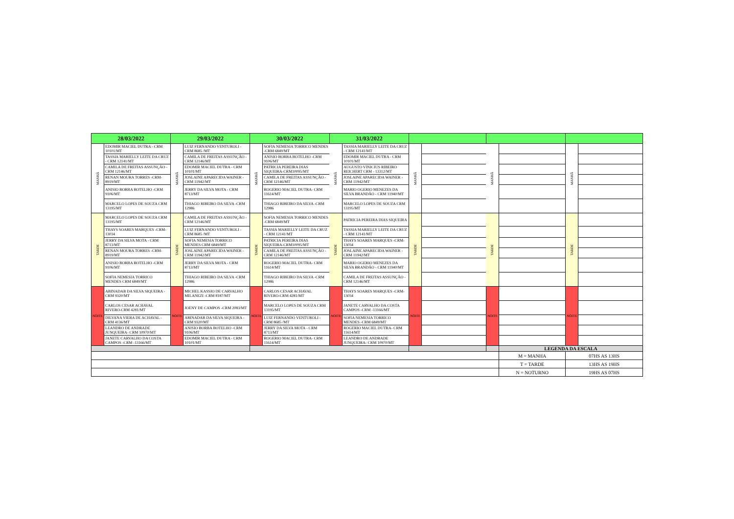| 28/03/2022 | | 29/03/2022 | | 30/03/2022 | | 31/03/2022 | | | | | | | |
| --- | --- | --- | --- | --- | --- | --- | --- | --- | --- | --- | --- | --- | --- |
| MANHÃ | EDOMIR MACIEL DUTRA - CRM 10101/MT | MANHÃ | LUIZ FERNANDO VENTUROLI - CRM 8685 /MT | MANHÃ | SOFIA NEMESIA TORRICO MENDES -CRM 6849/MT | MANHÃ | TASSIA MARIELLY LEITE DA CRUZ - CRM 12141/MT | MANHÃ | | MANHÃ | | MANHÃ | |
| | TASSIA MARIELLY LEITE DA CRUZ - CRM 12141/MT | | CAMILA DE FREITAS ASSUNÇÃO - CRM 12146/MT | | ANISIO BORBA BOTELHO -CRM 9106/MT | | EDOMIR MACIEL DUTRA - CRM 10101/MT | | | | | | |
| | CAMILA DE FREITAS ASSUNÇÃO - CRM 12146/MT | | EDOMIR MACIEL DUTRA - CRM 10101/MT | | PATRICIA PEREIRA DIAS SIQUEIRA-CRM10095/MT | | AUGUSTO VINICIUS RIBEIRO REICHERT CRM - 13312/MT | | | | | | |
| | RENAN MOURA TORRES -CRM-8919/MT | | JOSLAINE APARECIDA WAINER - CRM 11942/MT | | CAMILA DE FREITAS ASSUNÇÃO - CRM 12146/MT | | JOSLAINE APARECIDA WAINER - CRM 11942/MT | | | | | | |
| | ANISIO BORBA BOTELHO -CRM 9106/MT | | JERRY DA SILVA MOTA - CRM 8713/MT | | ROGERIO MACIEL DUTRA- CRM 11614/MT | | MARIO OGERIO MENEZES DA SILVA BRANDÃO - CRM 11940/MT | | | | | | |
| | MARCELO LOPES DE SOUZA CRM 13195/MT | | THIAGO RIBEIRO DA SILVA -CRM 12986 | | THIAGO RIBEIRO DA SILVA -CRM 12986 | | MARCELO LOPES DE SOUZA CRM 13195/MT | | | | | | |
| TARDE | MARCELO LOPES DE SOUZA CRM 13195/MT | TARDE | CAMILA DE FREITAS ASSUNÇÃO - CRM 12146/MT | TARDE | SOFIA NEMESIA TORRICO MENDES -CRM 6849/MT | TARDE | PATRICIA PEREIRA DIAS SIQUEIRA | TARDE | | TARDE | | TARDE | |
| | THAYS SOARES MARQUES -CRM-13034 | | LUIZ FERNANDO VENTUROLI - CRM 8685 /MT | | TASSIA MARIELLY LEITE DA CRUZ - CRM 12141/MT | | TASSIA MARIELLY LEITE DA CRUZ - CRM 12141/MT | | | | | | |
| | JERRY DA SILVA MOTA - CRM 8713/MT | | SOFIA NEMESIA TORRICO MENDES CRM 6849/MT | | PATRICIA PEREIRA DIAS SIQUEIRA-CRM10095/MT | | THAYS SOARES MARQUES -CRM-13034 | | | | | | |
| | RENAN MOURA TORRES -CRM-8919/MT | | JOSLAINE APARECIDA WAINER - CRM 11942/MT | | CAMILA DE FREITAS ASSUNÇÃO - CRM 12146/MT | | JOSLAINE APARECIDA WAINER - CRM 11942/MT | | | | | | |
| | ANISIO BORBA BOTELHO -CRM 9106/MT | | JERRY DA SILVA MOTA - CRM 8713/MT | | ROGERIO MACIEL DUTRA- CRM 11614/MT | | MARIO OGERIO MENEZES DA SILVA BRANDÃO - CRM 11940/MT | | | | | | |
| | SOFIA NEMESIA TORRICO MENDES CRM 6849/MT | | THIAGO RIBEIRO DA SILVA -CRM 12986 | | THIAGO RIBEIRO DA SILVA -CRM 12986 | | CAMILA DE FREITAS ASSUNÇÃO - CRM 12146/MT | | | | | | |
| NOITE | ABINADAB DA SILVA SIQUEIRA - CRM 9320/MT | NOITE | MICHEL KASSIO DE CARVALHO MILANEZI -CRM 8187/MT | NOITE | CARLOS CESAR ACHAVAL RIVERO-CRM 4281/MT | NOITE | THAYS SOARES MARQUES -CRM-13034 | NOITE | | NOITE | | NOITE | |
| | CARLOS CESAR ACHAVAL RIVERO-CRM 4281/MT | | JOENY DE CAMPOS -CRM 2083/MT | | MARCELO LOPES DE SOUZA CRM 13195/MT | | JANETE CARVALHO DA COSTA CAMPOS -CRM -13166/MT | | | | | | |
| | DILVANA VIERA DE ACHAVAL - CRM 4136/MT | | ABINADAB DA SILVA SIQUEIRA - CRM 9320/MT | | LUIZ FERNANDO VENTUROLI - CRM 8685 /MT | | SOFIA NEMESIA TORRICO MENDES -CRM 6849/MT | | | | | | |
| | LEANDRO DE ANDRADE JUNQUEIRA- CRM 10970/MT | | ANISIO BORBA BOTELHO -CRM 9106/MT | | JERRY DA SILVA MOTA - CRM 8713/MT | | ROGERIO MACIEL DUTRA- CRM 11614/MT | | | | | | |
| | JANETE CARVALHO DA COSTA CAMPOS -CRM -13166/MT | | EDOMIR MACIEL DUTRA - CRM 10101/MT | | ROGERIO MACIEL DUTRA- CRM 11614/MT | | LEANDRO DE ANDRADE JUNQUEIRA- CRM 10970/MT | | | | | | |
| | | | | | | | | | | | LEGENDA DA ESCALA | | |
| | | | | | | | | | | | M = MANHA | 07HS AS 13HS | |
| | | | | | | | | | | | T = TARDE | 13HS AS 19HS | |
| | | | | | | | | | | | N = NOTURNO | 19HS AS 07HS | |